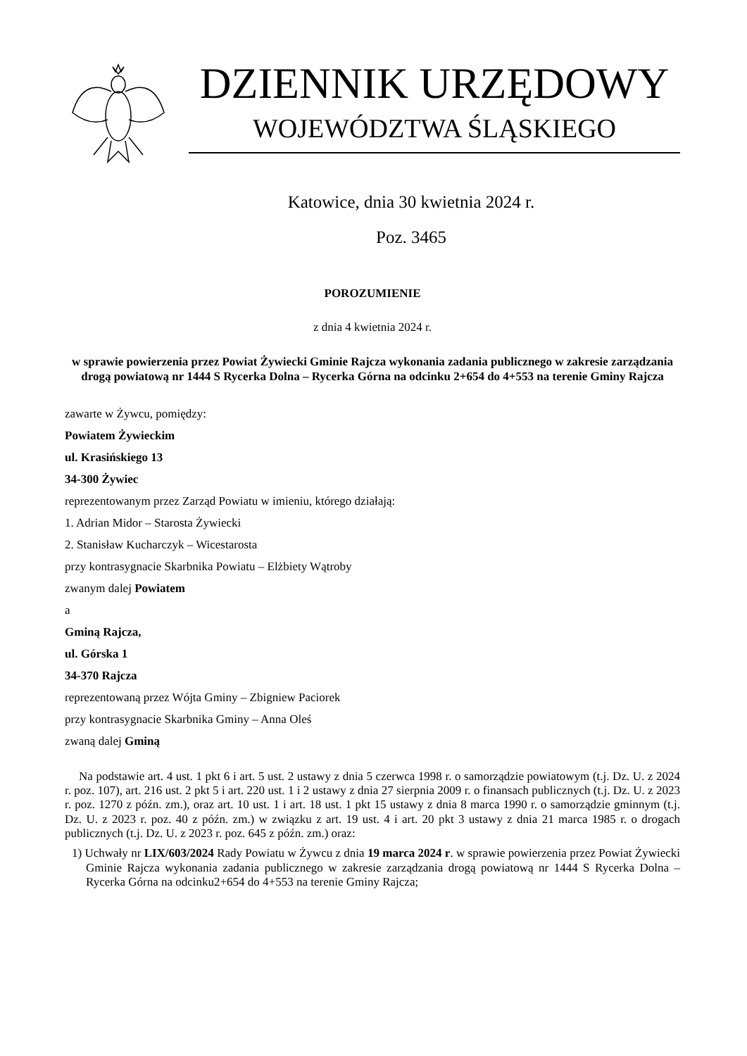DZIENNIK URZĘDOWY
WOJEWÓDZTWA ŚLĄSKIEGO
Katowice, dnia 30 kwietnia 2024 r.
Poz. 3465
POROZUMIENIE
z dnia 4 kwietnia 2024 r.
w sprawie powierzenia przez Powiat Żywiecki Gminie Rajcza wykonania zadania publicznego w zakresie zarządzania drogą powiatową nr 1444 S Rycerka Dolna – Rycerka Górna na odcinku 2+654 do 4+553 na terenie Gminy Rajcza
zawarte w Żywcu, pomiędzy:
Powiatem Żywieckim
ul. Krasińskiego 13
34-300 Żywiec
reprezentowanym przez Zarząd Powiatu w imieniu, którego działają:
1. Adrian Midor – Starosta Żywiecki
2. Stanisław Kucharczyk – Wicestarosta
przy kontrasygnacie Skarbnika Powiatu – Elżbiety Wątroby
zwanym dalej Powiatem
a
Gminą Rajcza,
ul. Górska 1
34-370 Rajcza
reprezentowaną przez Wójta Gminy – Zbigniew Paciorek
przy kontrasygnacie Skarbnika Gminy – Anna Oleś
zwaną dalej Gminą
Na podstawie art. 4 ust. 1 pkt 6 i art. 5 ust. 2 ustawy z dnia 5 czerwca 1998 r. o samorządzie powiatowym (t.j. Dz. U. z 2024 r. poz. 107), art. 216 ust. 2 pkt 5 i art. 220 ust. 1 i 2 ustawy z dnia 27 sierpnia 2009 r. o finansach publicznych (t.j. Dz. U. z 2023 r. poz. 1270 z późn. zm.), oraz art. 10 ust. 1 i art. 18 ust. 1 pkt 15 ustawy z dnia 8 marca 1990 r. o samorządzie gminnym (t.j. Dz. U. z 2023 r. poz. 40 z późn. zm.) w związku z art. 19 ust. 4 i art. 20 pkt 3 ustawy z dnia 21 marca 1985 r. o drogach publicznych (t.j. Dz. U. z 2023 r. poz. 645 z późn. zm.) oraz:
1) Uchwały nr LIX/603/2024 Rady Powiatu w Żywcu z dnia 19 marca 2024 r. w sprawie powierzenia przez Powiat Żywiecki Gminie Rajcza wykonania zadania publicznego w zakresie zarządzania drogą powiatową nr 1444 S Rycerka Dolna – Rycerka Górna na odcinku2+654 do 4+553 na terenie Gminy Rajcza;